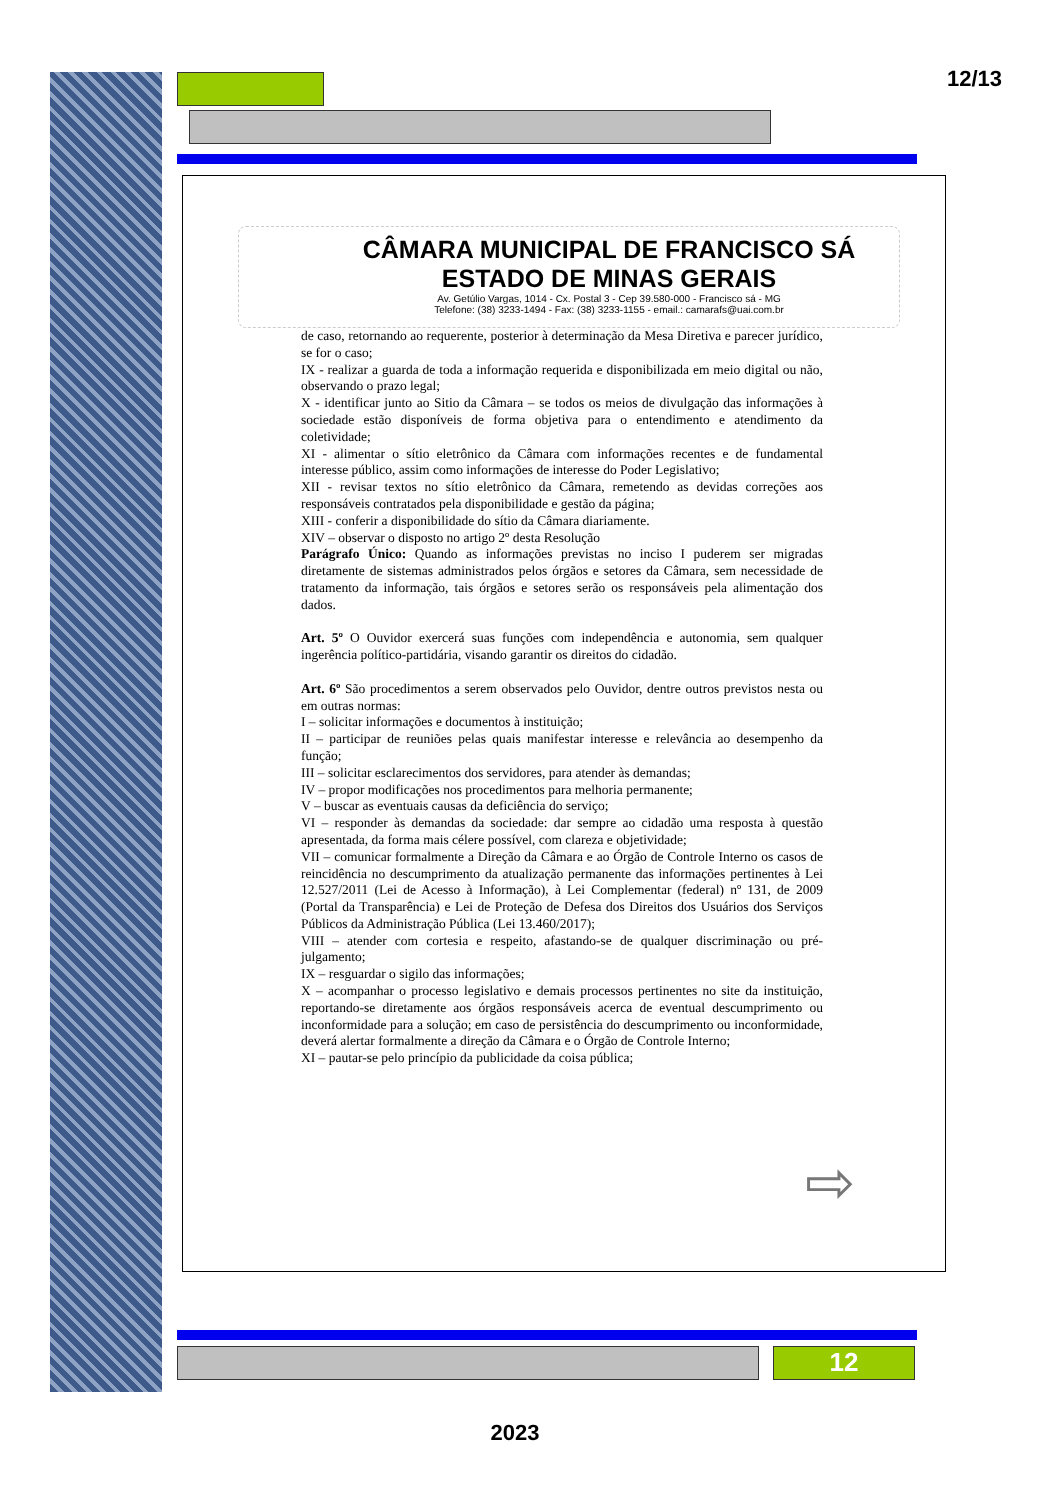12/13
CÂMARA MUNICIPAL DE FRANCISCO SÁ
ESTADO DE MINAS GERAIS
Av. Getúlio Vargas, 1014 - Cx. Postal 3 - Cep 39.580-000 - Francisco sá - MG
Telefone: (38) 3233-1494 - Fax: (38) 3233-1155 - email.: camarafs@uai.com.br
de caso, retornando ao requerente, posterior à determinação da Mesa Diretiva e parecer jurídico, se for o caso;
IX - realizar a guarda de toda a informação requerida e disponibilizada em meio digital ou não, observando o prazo legal;
X - identificar junto ao Sitio da Câmara – se todos os meios de divulgação das informações à sociedade estão disponíveis de forma objetiva para o entendimento e atendimento da coletividade;
XI - alimentar o sítio eletrônico da Câmara com informações recentes e de fundamental interesse público, assim como informações de interesse do Poder Legislativo;
XII - revisar textos no sítio eletrônico da Câmara, remetendo as devidas correções aos responsáveis contratados pela disponibilidade e gestão da página;
XIII - conferir a disponibilidade do sítio da Câmara diariamente.
XIV – observar o disposto no artigo 2º desta Resolução
Parágrafo Único: Quando as informações previstas no inciso I puderem ser migradas diretamente de sistemas administrados pelos órgãos e setores da Câmara, sem necessidade de tratamento da informação, tais órgãos e setores serão os responsáveis pela alimentação dos dados.
Art. 5º O Ouvidor exercerá suas funções com independência e autonomia, sem qualquer ingerência político-partidária, visando garantir os direitos do cidadão.
Art. 6º São procedimentos a serem observados pelo Ouvidor, dentre outros previstos nesta ou em outras normas:
I – solicitar informações e documentos à instituição;
II – participar de reuniões pelas quais manifestar interesse e relevância ao desempenho da função;
III – solicitar esclarecimentos dos servidores, para atender às demandas;
IV – propor modificações nos procedimentos para melhoria permanente;
V – buscar as eventuais causas da deficiência do serviço;
VI – responder às demandas da sociedade: dar sempre ao cidadão uma resposta à questão apresentada, da forma mais célere possível, com clareza e objetividade;
VII – comunicar formalmente a Direção da Câmara e ao Órgão de Controle Interno os casos de reincidência no descumprimento da atualização permanente das informações pertinentes à Lei 12.527/2011 (Lei de Acesso à Informação), à Lei Complementar (federal) nº 131, de 2009 (Portal da Transparência) e Lei de Proteção de Defesa dos Direitos dos Usuários dos Serviços Públicos da Administração Pública (Lei 13.460/2017);
VIII – atender com cortesia e respeito, afastando-se de qualquer discriminação ou pré-julgamento;
IX – resguardar o sigilo das informações;
X – acompanhar o processo legislativo e demais processos pertinentes no site da instituição, reportando-se diretamente aos órgãos responsáveis acerca de eventual descumprimento ou inconformidade para a solução; em caso de persistência do descumprimento ou inconformidade, deverá alertar formalmente a direção da Câmara e o Órgão de Controle Interno;
XI – pautar-se pelo princípio da publicidade da coisa pública;
⇨
12
2023